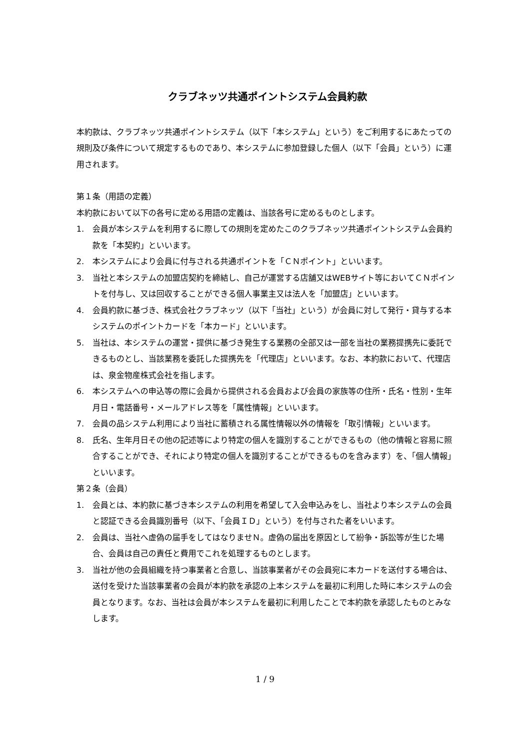クラブネッツ共通ポイントシステム会員約款
本約款は、クラブネッツ共通ポイントシステム（以下「本システム」という）をご利用するにあたっての規則及び条件について規定するものであり、本システムに参加登録した個人（以下「会員」という）に運用されます。
第１条（用語の定義）
本約款において以下の各号に定める用語の定義は、当該各号に定めるものとします。
1. 会員が本システムを利用するに際しての規則を定めたこのクラブネッツ共通ポイントシステム会員約款を「本契約」といいます。
2. 本システムにより会員に付与される共通ポイントを「ＣＮポイント」といいます。
3. 当社と本システムの加盟店契約を締結し、自己が運営する店舗又はWEBサイト等においてＣＮポイントを付与し、又は回収することができる個人事業主又は法人を「加盟店」といいます。
4. 会員約款に基づき、株式会社クラブネッツ（以下「当社」という）が会員に対して発行・貸与する本システムのポイントカードを「本カード」といいます。
5. 当社は、本システムの運営・提供に基づき発生する業務の全部又は一部を当社の業務提携先に委託できるものとし、当該業務を委託した提携先を「代理店」といいます。なお、本約款において、代理店は、泉金物産株式会社を指します。
6. 本システムへの申込等の際に会員から提供される会員および会員の家族等の住所・氏名・性別・生年月日・電話番号・メールアドレス等を「属性情報」といいます。
7. 会員の品システム利用により当社に蓄積される属性情報以外の情報を「取引情報」といいます。
8. 氏名、生年月日その他の記述等により特定の個人を識別することができるもの（他の情報と容易に照合することができ、それにより特定の個人を識別することができるものを含みます）を、「個人情報」といいます。
第２条（会員）
1. 会員とは、本約款に基づき本システムの利用を希望して入会申込みをし、当社より本システムの会員と認証できる会員識別番号（以下、「会員ＩＤ」という）を付与された者をいいます。
2. 会員は、当社へ虚偽の届手をしてはなりませＮ。虚偽の届出を原因として紛争・訴訟等が生じた場合、会員は自己の責任と費用でこれを処理するものとします。
3. 当社が他の会員組織を持つ事業者と合意し、当該事業者がその会員宛に本カードを送付する場合は、送付を受けた当該事業者の会員が本約款を承認の上本システムを最初に利用した時に本システムの会員となります。なお、当社は会員が本システムを最初に利用したことで本約款を承認したものとみなします。
1 / 9